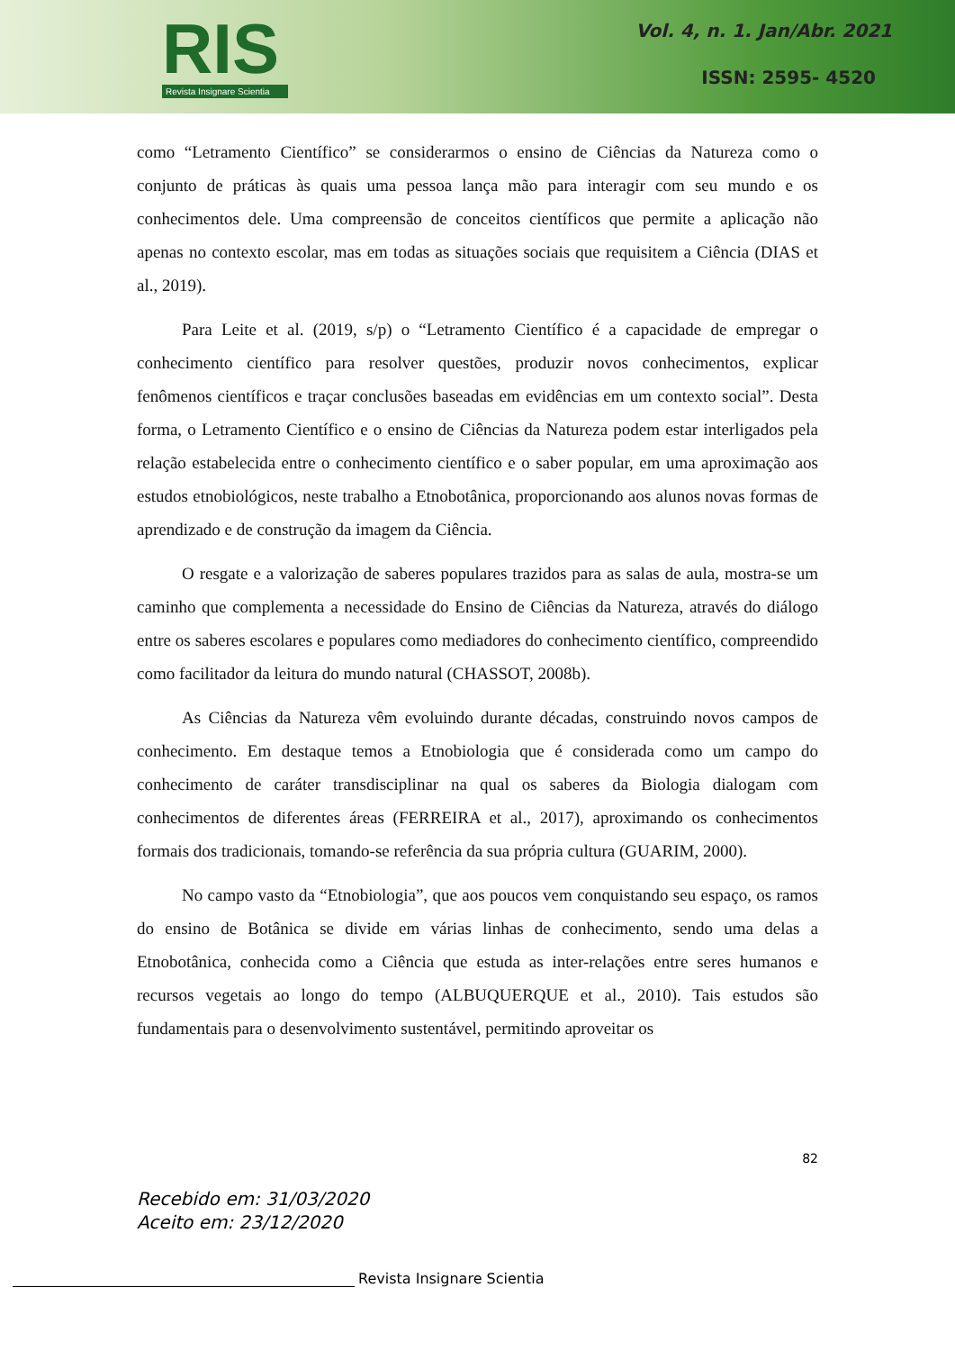RIS
Revista Insignare Scientia
Vol. 4, n. 1. Jan/Abr. 2021
ISSN: 2595- 4520
como “Letramento Científico” se considerarmos o ensino de Ciências da Natureza como o conjunto de práticas às quais uma pessoa lança mão para interagir com seu mundo e os conhecimentos dele. Uma compreensão de conceitos científicos que permite a aplicação não apenas no contexto escolar, mas em todas as situações sociais que requisitem a Ciência (DIAS et al., 2019).
Para Leite et al. (2019, s/p) o “Letramento Científico é a capacidade de empregar o conhecimento científico para resolver questões, produzir novos conhecimentos, explicar fenômenos científicos e traçar conclusões baseadas em evidências em um contexto social”. Desta forma, o Letramento Científico e o ensino de Ciências da Natureza podem estar interligados pela relação estabelecida entre o conhecimento científico e o saber popular, em uma aproximação aos estudos etnobiológicos, neste trabalho a Etnobotânica, proporcionando aos alunos novas formas de aprendizado e de construção da imagem da Ciência.
O resgate e a valorização de saberes populares trazidos para as salas de aula, mostra-se um caminho que complementa a necessidade do Ensino de Ciências da Natureza, através do diálogo entre os saberes escolares e populares como mediadores do conhecimento científico, compreendido como facilitador da leitura do mundo natural (CHASSOT, 2008b).
As Ciências da Natureza vêm evoluindo durante décadas, construindo novos campos de conhecimento. Em destaque temos a Etnobiologia que é considerada como um campo do conhecimento de caráter transdisciplinar na qual os saberes da Biologia dialogam com conhecimentos de diferentes áreas (FERREIRA et al., 2017), aproximando os conhecimentos formais dos tradicionais, tomando-se referência da sua própria cultura (GUARIM, 2000).
No campo vasto da “Etnobiologia”, que aos poucos vem conquistando seu espaço, os ramos do ensino de Botânica se divide em várias linhas de conhecimento, sendo uma delas a Etnobotânica, conhecida como a Ciência que estuda as inter-relações entre seres humanos e recursos vegetais ao longo do tempo (ALBUQUERQUE et al., 2010). Tais estudos são fundamentais para o desenvolvimento sustentável, permitindo aproveitar os
82
Recebido em: 31/03/2020
Aceito em: 23/12/2020
Revista Insignare Scientia